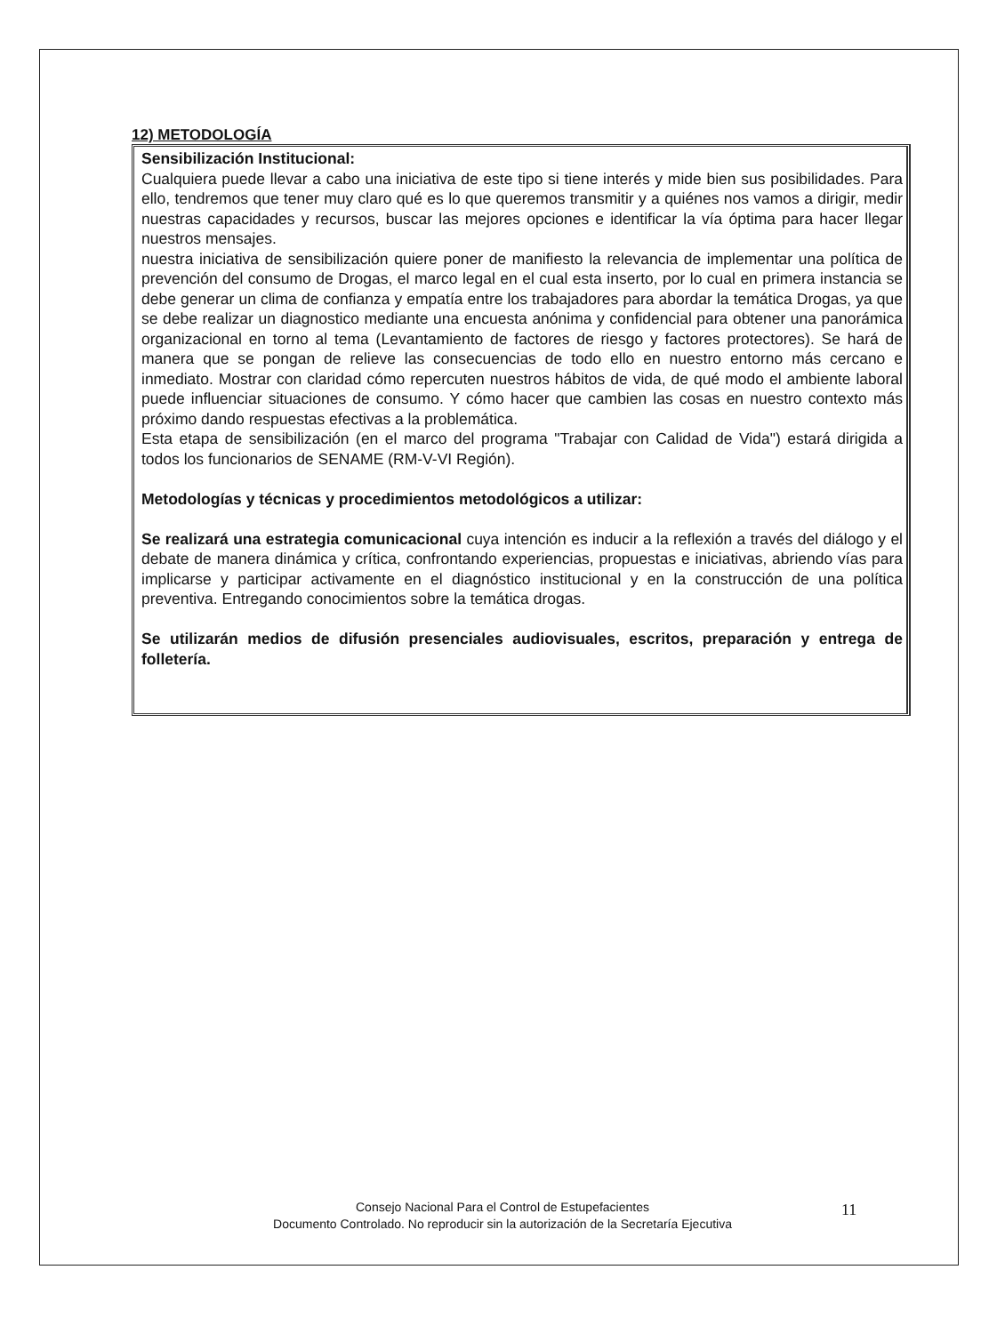12) METODOLOGÍA
Sensibilización Institucional:
Cualquiera puede llevar a cabo una iniciativa de este tipo si tiene interés y mide bien sus posibilidades. Para ello, tendremos que tener muy claro qué es lo que queremos transmitir y a quiénes nos vamos a dirigir, medir nuestras capacidades y recursos, buscar las mejores opciones e identificar la vía óptima para hacer llegar nuestros mensajes.
nuestra iniciativa de sensibilización quiere poner de manifiesto la relevancia de implementar una política de prevención del consumo de Drogas, el marco legal en el cual esta inserto, por lo cual en primera instancia se debe generar un clima de confianza y empatía entre los trabajadores para abordar la temática Drogas, ya que se debe realizar un diagnostico mediante una encuesta anónima y confidencial para obtener una panorámica organizacional en torno al tema (Levantamiento de factores de riesgo y factores protectores). Se hará de manera que se pongan de relieve las consecuencias de todo ello en nuestro entorno más cercano e inmediato. Mostrar con claridad cómo repercuten nuestros hábitos de vida, de qué modo el ambiente laboral puede influenciar situaciones de consumo. Y cómo hacer que cambien las cosas en nuestro contexto más próximo dando respuestas efectivas a la problemática.
Esta etapa de sensibilización (en el marco del programa "Trabajar con Calidad de Vida") estará dirigida a todos los funcionarios de SENAME (RM-V-VI Región).
Metodologías y técnicas y procedimientos metodológicos a utilizar:
Se realizará una estrategia comunicacional cuya intención es inducir a la reflexión a través del diálogo y el debate de manera dinámica y crítica, confrontando experiencias, propuestas e iniciativas, abriendo vías para implicarse y participar activamente en el diagnóstico institucional y en la construcción de una política preventiva. Entregando conocimientos sobre la temática drogas.
Se utilizarán medios de difusión presenciales audiovisuales, escritos, preparación y entrega de folletería.
Consejo Nacional Para el Control de Estupefacientes
Documento Controlado. No reproducir sin la autorización de la Secretaría Ejecutiva
11